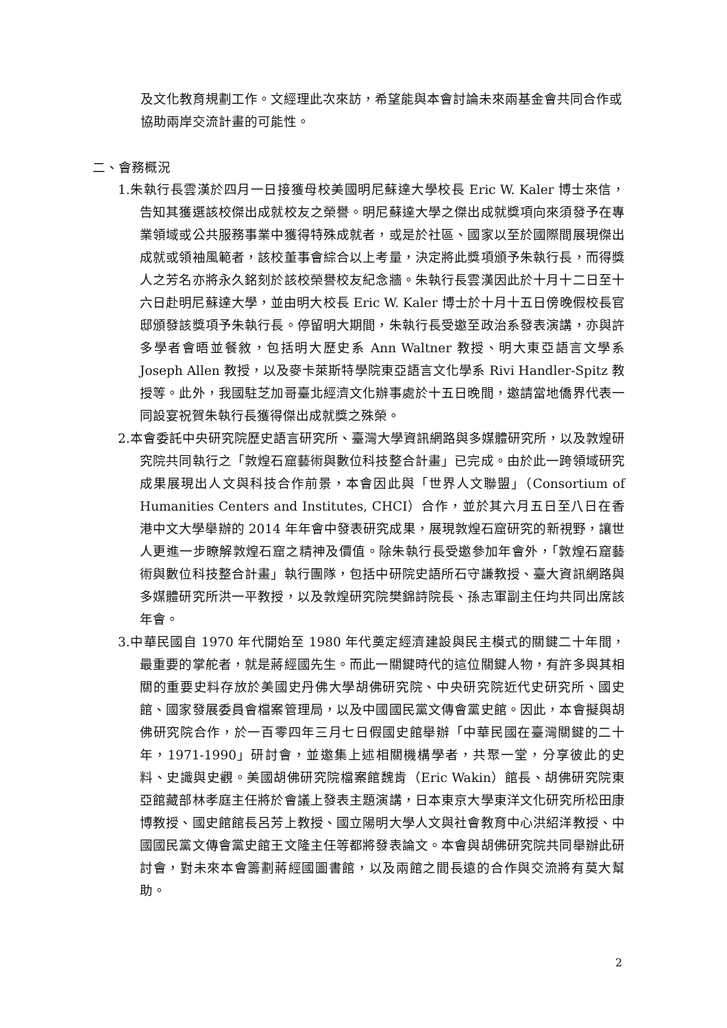及文化教育規劃工作。文經理此次來訪，希望能與本會討論未來兩基金會共同合作或協助兩岸交流計畫的可能性。
二、會務概況
1.朱執行長雲漢於四月一日接獲母校美國明尼蘇達大學校長 Eric W. Kaler 博士來信，告知其獲選該校傑出成就校友之榮譽。明尼蘇達大學之傑出成就獎項向來須發予在專業領域或公共服務事業中獲得特殊成就者，或是於社區、國家以至於國際間展現傑出成就或領袖風範者，該校董事會綜合以上考量，決定將此獎項頒予朱執行長，而得獎人之芳名亦將永久銘刻於該校榮譽校友紀念牆。朱執行長雲漢因此於十月十二日至十六日赴明尼蘇達大學，並由明大校長 Eric W. Kaler 博士於十月十五日傍晚假校長官邸頒發該獎項予朱執行長。停留明大期間，朱執行長受邀至政治系發表演講，亦與許多學者會晤並餐敘，包括明大歷史系 Ann Waltner 教授、明大東亞語言文學系 Joseph Allen 教授，以及麥卡萊斯特學院東亞語言文化學系 Rivi Handler-Spitz 教授等。此外，我國駐芝加哥臺北經濟文化辦事處於十五日晚間，邀請當地僑界代表一同設宴祝賀朱執行長獲得傑出成就獎之殊榮。
2.本會委託中央研究院歷史語言研究所、臺灣大學資訊網路與多媒體研究所，以及敦煌研究院共同執行之「敦煌石窟藝術與數位科技整合計畫」已完成。由於此一跨領域研究成果展現出人文與科技合作前景，本會因此與「世界人文聯盟」（Consortium of Humanities Centers and Institutes, CHCI）合作，並於其六月五日至八日在香港中文大學舉辦的 2014 年年會中發表研究成果，展現敦煌石窟研究的新視野，讓世人更進一步瞭解敦煌石窟之精神及價值。除朱執行長受邀參加年會外，「敦煌石窟藝術與數位科技整合計畫」執行團隊，包括中研院史語所石守謙教授、臺大資訊網路與多媒體研究所洪一平教授，以及敦煌研究院樊錦詩院長、孫志軍副主任均共同出席該年會。
3.中華民國自 1970 年代開始至 1980 年代奠定經濟建設與民主模式的關鍵二十年間，最重要的掌舵者，就是蔣經國先生。而此一關鍵時代的這位關鍵人物，有許多與其相關的重要史料存放於美國史丹佛大學胡佛研究院、中央研究院近代史研究所、國史館、國家發展委員會檔案管理局，以及中國國民黨文傳會黨史館。因此，本會擬與胡佛研究院合作，於一百零四年三月七日假國史館舉辦「中華民國在臺灣關鍵的二十年，1971-1990」研討會，並邀集上述相關機構學者，共聚一堂，分享彼此的史料、史識與史觀。美國胡佛研究院檔案館魏肯（Eric Wakin）館長、胡佛研究院東亞館藏部林孝庭主任將於會議上發表主題演講，日本東京大學東洋文化研究所松田康博教授、國史館館長呂芳上教授、國立陽明大學人文與社會教育中心洪紹洋教授、中國國民黨文傳會黨史館王文隆主任等都將發表論文。本會與胡佛研究院共同舉辦此研討會，對未來本會籌劃蔣經國圖書館，以及兩館之間長遠的合作與交流將有莫大幫助。
2